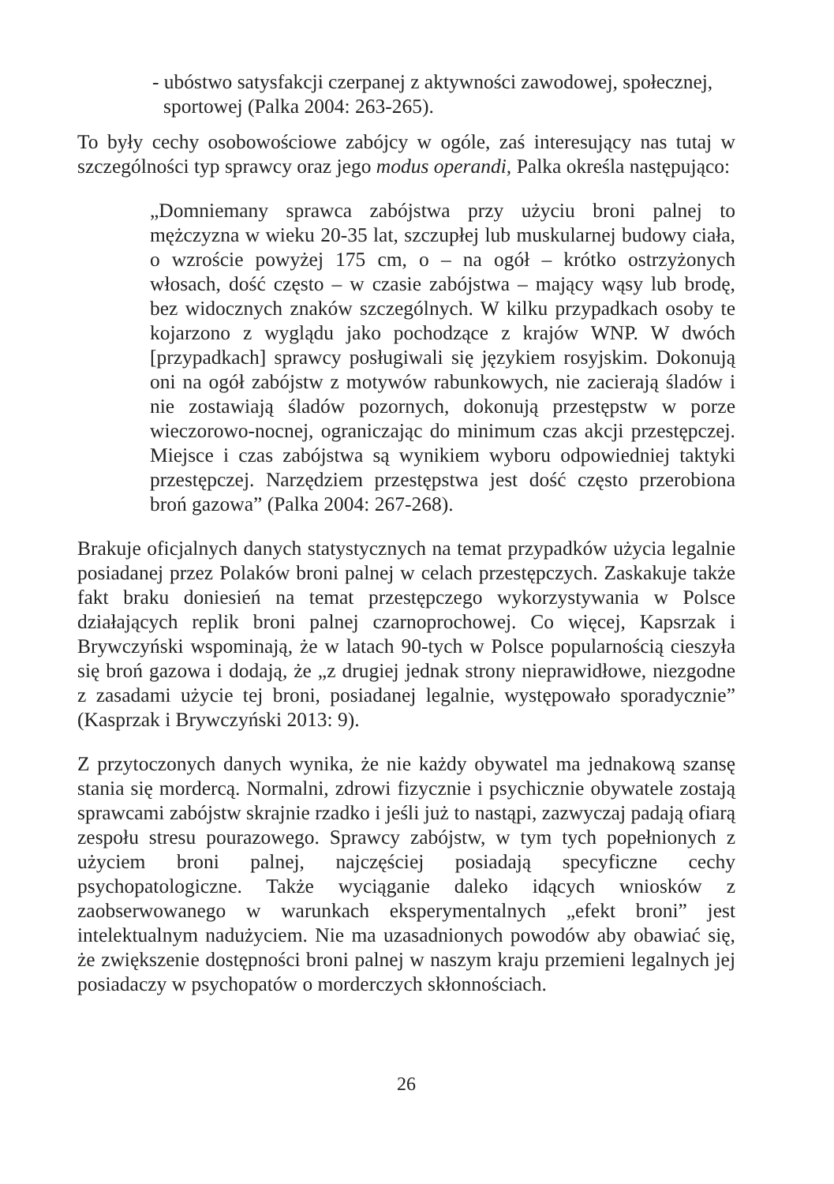- ubóstwo satysfakcji czerpanej z aktywności zawodowej, społecznej, sportowej (Palka 2004: 263-265).
To były cechy osobowościowe zabójcy w ogóle, zaś interesujący nas tutaj w szczególności typ sprawcy oraz jego modus operandi, Palka określa następująco:
„Domniemany sprawca zabójstwa przy użyciu broni palnej to mężczyzna w wieku 20-35 lat, szczupłej lub muskularnej budowy ciała, o wzroście powyżej 175 cm, o – na ogół – krótko ostrzyżonych włosach, dość często – w czasie zabójstwa – mający wąsy lub brodę, bez widocznych znaków szczególnych. W kilku przypadkach osoby te kojarzono z wyglądu jako pochodzące z krajów WNP. W dwóch [przypadkach] sprawcy posługiwali się językiem rosyjskim. Dokonują oni na ogół zabójstw z motywów rabunkowych, nie zacierają śladów i nie zostawiają śladów pozornych, dokonują przestępstw w porze wieczorowo-nocnej, ograniczając do minimum czas akcji przestępczej. Miejsce i czas zabójstwa są wynikiem wyboru odpowiedniej taktyki przestępczej. Narzędziem przestępstwa jest dość często przerobiona broń gazowa” (Palka 2004: 267-268).
Brakuje oficjalnych danych statystycznych na temat przypadków użycia legalnie posiadanej przez Polaków broni palnej w celach przestępczych. Zaskakuje także fakt braku doniesień na temat przestępczego wykorzystywania w Polsce działających replik broni palnej czarnoprochowej. Co więcej, Kapsrzak i Brywczyński wspominają, że w latach 90-tych w Polsce popularnością cieszyła się broń gazowa i dodają, że „z drugiej jednak strony nieprawidłowe, niezgodne z zasadami użycie tej broni, posiadanej legalnie, występowało sporadycznie” (Kasprzak i Brywczyński 2013: 9).
Z przytoczonych danych wynika, że nie każdy obywatel ma jednakową szansę stania się mordercą. Normalni, zdrowi fizycznie i psychicznie obywatele zostają sprawcami zabójstw skrajnie rzadko i jeśli już to nastąpi, zazwyczaj padają ofiarą zespołu stresu pourazowego. Sprawcy zabójstw, w tym tych popełnionych z użyciem broni palnej, najczęściej posiadają specyficzne cechy psychopatologiczne. Także wyciąganie daleko idących wniosków z zaobserwowanego w warunkach eksperymentalnych „efekt broni” jest intelektualnym nadużyciem. Nie ma uzasadnionych powodów aby obawiać się, że zwiększenie dostępności broni palnej w naszym kraju przemieni legalnych jej posiadaczy w psychopatów o morderczych skłonnościach.
26